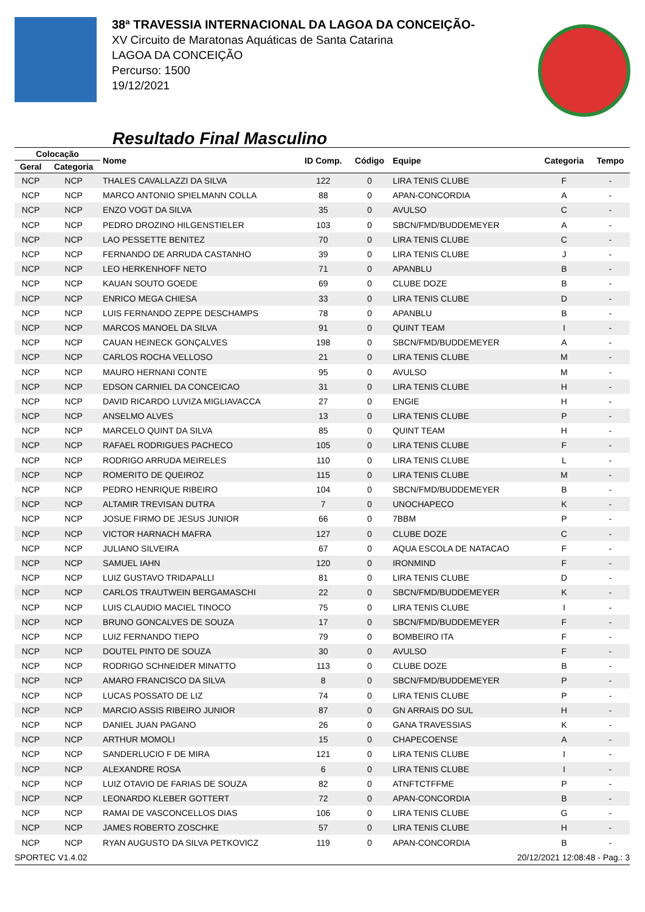38ª TRAVESSIA INTERNACIONAL DA LAGOA DA CONCEIÇÃO-
XV Circuito de Maratonas Aquáticas de Santa Catarina
LAGOA DA CONCEIÇÃO
Percurso: 1500
19/12/2021
Resultado Final Masculino
| Colocação | | Nome | ID Comp. | Código | Equipe | Categoria | Tempo |
| --- | --- | --- | --- | --- | --- | --- | --- |
| Geral | Categoria | | | | | | |
| NCP | NCP | THALES CAVALLAZZI DA SILVA | 122 | 0 | LIRA TENIS CLUBE | F | - |
| NCP | NCP | MARCO ANTONIO SPIELMANN COLLA | 88 | 0 | APAN-CONCORDIA | A | - |
| NCP | NCP | ENZO VOGT DA SILVA | 35 | 0 | AVULSO | C | - |
| NCP | NCP | PEDRO DROZINO HILGENSTIELER | 103 | 0 | SBCN/FMD/BUDDEMEYER | A | - |
| NCP | NCP | LAO PESSETTE BENITEZ | 70 | 0 | LIRA TENIS CLUBE | C | - |
| NCP | NCP | FERNANDO DE ARRUDA CASTANHO | 39 | 0 | LIRA TENIS CLUBE | J | - |
| NCP | NCP | LEO HERKENHOFF NETO | 71 | 0 | APANBLU | B | - |
| NCP | NCP | KAUAN SOUTO GOEDE | 69 | 0 | CLUBE DOZE | B | - |
| NCP | NCP | ENRICO MEGA CHIESA | 33 | 0 | LIRA TENIS CLUBE | D | - |
| NCP | NCP | LUIS FERNANDO ZEPPE DESCHAMPS | 78 | 0 | APANBLU | B | - |
| NCP | NCP | MARCOS MANOEL DA SILVA | 91 | 0 | QUINT TEAM | I | - |
| NCP | NCP | CAUAN HEINECK GONÇALVES | 198 | 0 | SBCN/FMD/BUDDEMEYER | A | - |
| NCP | NCP | CARLOS ROCHA VELLOSO | 21 | 0 | LIRA TENIS CLUBE | M | - |
| NCP | NCP | MAURO HERNANI CONTE | 95 | 0 | AVULSO | M | - |
| NCP | NCP | EDSON CARNIEL DA CONCEICAO | 31 | 0 | LIRA TENIS CLUBE | H | - |
| NCP | NCP | DAVID RICARDO LUVIZA MIGLIAVACCA | 27 | 0 | ENGIE | H | - |
| NCP | NCP | ANSELMO ALVES | 13 | 0 | LIRA TENIS CLUBE | P | - |
| NCP | NCP | MARCELO QUINT DA SILVA | 85 | 0 | QUINT TEAM | H | - |
| NCP | NCP | RAFAEL RODRIGUES PACHECO | 105 | 0 | LIRA TENIS CLUBE | F | - |
| NCP | NCP | RODRIGO ARRUDA MEIRELES | 110 | 0 | LIRA TENIS CLUBE | L | - |
| NCP | NCP | ROMERITO DE QUEIROZ | 115 | 0 | LIRA TENIS CLUBE | M | - |
| NCP | NCP | PEDRO HENRIQUE RIBEIRO | 104 | 0 | SBCN/FMD/BUDDEMEYER | B | - |
| NCP | NCP | ALTAMIR TREVISAN DUTRA | 7 | 0 | UNOCHAPECO | K | - |
| NCP | NCP | JOSUE FIRMO DE JESUS JUNIOR | 66 | 0 | 7BBM | P | - |
| NCP | NCP | VICTOR HARNACH MAFRA | 127 | 0 | CLUBE DOZE | C | - |
| NCP | NCP | JULIANO SILVEIRA | 67 | 0 | AQUA ESCOLA DE NATACAO | F | - |
| NCP | NCP | SAMUEL IAHN | 120 | 0 | IRONMIND | F | - |
| NCP | NCP | LUIZ GUSTAVO TRIDAPALLI | 81 | 0 | LIRA TENIS CLUBE | D | - |
| NCP | NCP | CARLOS TRAUTWEIN BERGAMASCHI | 22 | 0 | SBCN/FMD/BUDDEMEYER | K | - |
| NCP | NCP | LUIS CLAUDIO MACIEL TINOCO | 75 | 0 | LIRA TENIS CLUBE | I | - |
| NCP | NCP | BRUNO GONCALVES DE SOUZA | 17 | 0 | SBCN/FMD/BUDDEMEYER | F | - |
| NCP | NCP | LUIZ FERNANDO TIEPO | 79 | 0 | BOMBEIRO ITA | F | - |
| NCP | NCP | DOUTEL PINTO DE SOUZA | 30 | 0 | AVULSO | F | - |
| NCP | NCP | RODRIGO SCHNEIDER MINATTO | 113 | 0 | CLUBE DOZE | B | - |
| NCP | NCP | AMARO FRANCISCO DA SILVA | 8 | 0 | SBCN/FMD/BUDDEMEYER | P | - |
| NCP | NCP | LUCAS POSSATO DE LIZ | 74 | 0 | LIRA TENIS CLUBE | P | - |
| NCP | NCP | MARCIO ASSIS RIBEIRO JUNIOR | 87 | 0 | GN ARRAIS DO SUL | H | - |
| NCP | NCP | DANIEL JUAN PAGANO | 26 | 0 | GANA TRAVESSIAS | K | - |
| NCP | NCP | ARTHUR MOMOLI | 15 | 0 | CHAPECOENSE | A | - |
| NCP | NCP | SANDERLUCIO F DE MIRA | 121 | 0 | LIRA TENIS CLUBE | I | - |
| NCP | NCP | ALEXANDRE ROSA | 6 | 0 | LIRA TENIS CLUBE | I | - |
| NCP | NCP | LUIZ OTAVIO DE FARIAS DE SOUZA | 82 | 0 | ATNFTCTFFME | P | - |
| NCP | NCP | LEONARDO KLEBER GOTTERT | 72 | 0 | APAN-CONCORDIA | B | - |
| NCP | NCP | RAMAI DE VASCONCELLOS DIAS | 106 | 0 | LIRA TENIS CLUBE | G | - |
| NCP | NCP | JAMES ROBERTO ZOSCHKE | 57 | 0 | LIRA TENIS CLUBE | H | - |
| NCP | NCP | RYAN AUGUSTO DA SILVA PETKOVICZ | 119 | 0 | APAN-CONCORDIA | B | - |
SPORTEC V1.4.02 20/12/2021 12:08:48 - Pag.: 3